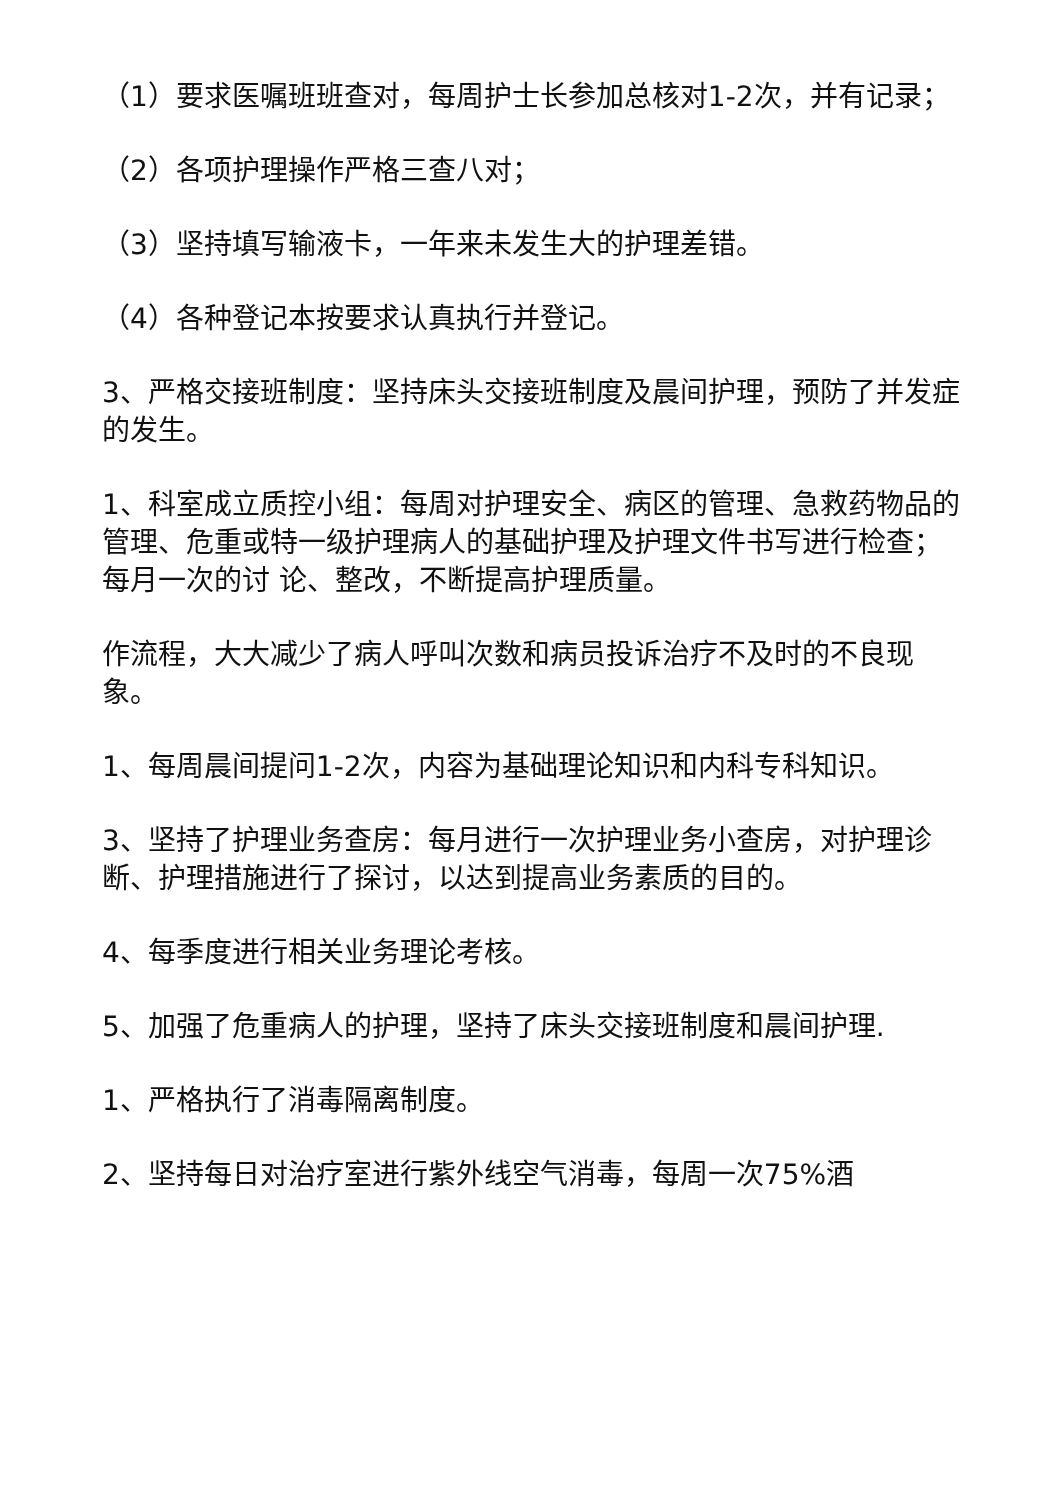（1）要求医嘱班班查对，每周护士长参加总核对1-2次，并有记录；
（2）各项护理操作严格三查八对；
（3）坚持填写输液卡，一年来未发生大的护理差错。
（4）各种登记本按要求认真执行并登记。
3、严格交接班制度：坚持床头交接班制度及晨间护理，预防了并发症的发生。
1、科室成立质控小组：每周对护理安全、病区的管理、急救药物品的管理、危重或特一级护理病人的基础护理及护理文件书写进行检查；每月一次的讨 论、整改，不断提高护理质量。
作流程，大大减少了病人呼叫次数和病员投诉治疗不及时的不良现象。
1、每周晨间提问1-2次，内容为基础理论知识和内科专科知识。
3、坚持了护理业务查房：每月进行一次护理业务小查房，对护理诊断、护理措施进行了探讨，以达到提高业务素质的目的。
4、每季度进行相关业务理论考核。
5、加强了危重病人的护理，坚持了床头交接班制度和晨间护理.
1、严格执行了消毒隔离制度。
2、坚持每日对治疗室进行紫外线空气消毒，每周一次75%酒